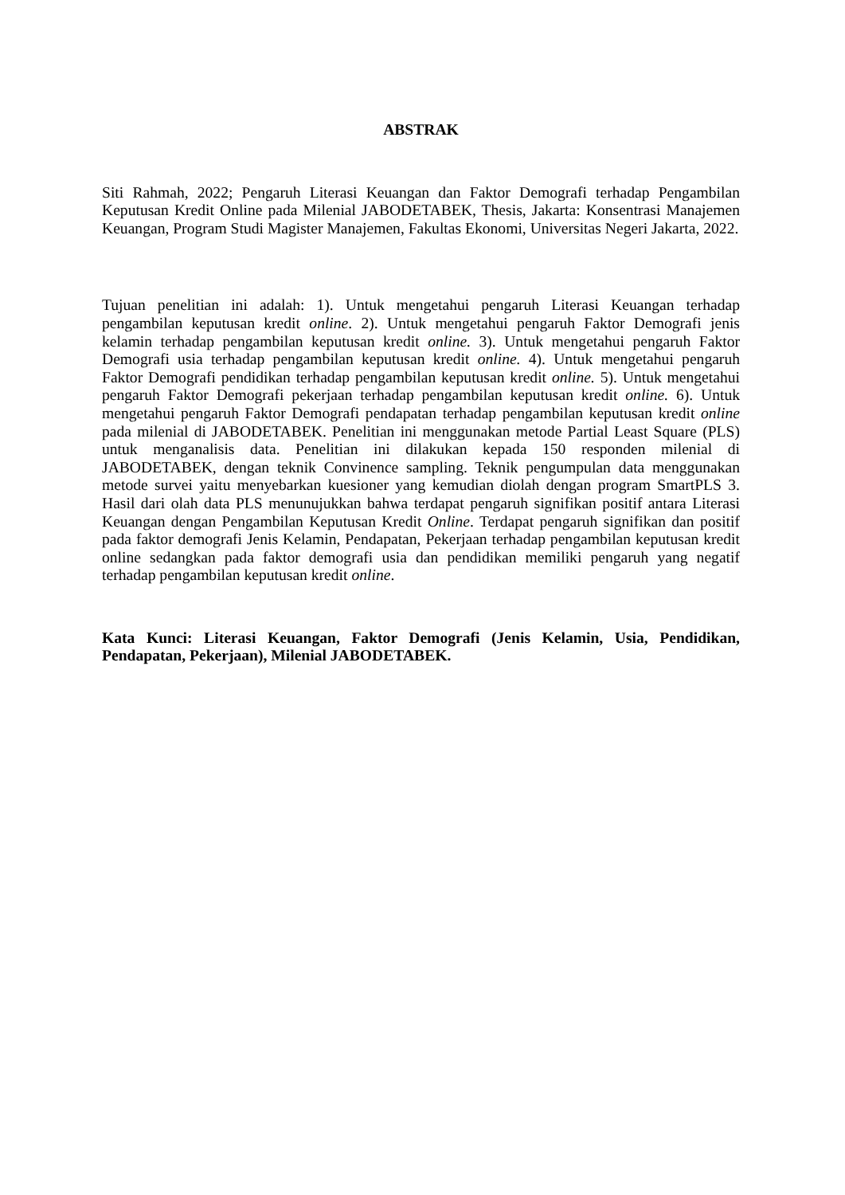ABSTRAK
Siti Rahmah, 2022; Pengaruh Literasi Keuangan dan Faktor Demografi terhadap Pengambilan Keputusan Kredit Online pada Milenial JABODETABEK, Thesis, Jakarta: Konsentrasi Manajemen Keuangan, Program Studi Magister Manajemen, Fakultas Ekonomi, Universitas Negeri Jakarta, 2022.
Tujuan penelitian ini adalah: 1). Untuk mengetahui pengaruh Literasi Keuangan terhadap pengambilan keputusan kredit online. 2). Untuk mengetahui pengaruh Faktor Demografi jenis kelamin terhadap pengambilan keputusan kredit online. 3). Untuk mengetahui pengaruh Faktor Demografi usia terhadap pengambilan keputusan kredit online. 4). Untuk mengetahui pengaruh Faktor Demografi pendidikan terhadap pengambilan keputusan kredit online. 5). Untuk mengetahui pengaruh Faktor Demografi pekerjaan terhadap pengambilan keputusan kredit online. 6). Untuk mengetahui pengaruh Faktor Demografi pendapatan terhadap pengambilan keputusan kredit online pada milenial di JABODETABEK. Penelitian ini menggunakan metode Partial Least Square (PLS) untuk menganalisis data. Penelitian ini dilakukan kepada 150 responden milenial di JABODETABEK, dengan teknik Convinence sampling. Teknik pengumpulan data menggunakan metode survei yaitu menyebarkan kuesioner yang kemudian diolah dengan program SmartPLS 3. Hasil dari olah data PLS menunujukkan bahwa terdapat pengaruh signifikan positif antara Literasi Keuangan dengan Pengambilan Keputusan Kredit Online. Terdapat pengaruh signifikan dan positif pada faktor demografi Jenis Kelamin, Pendapatan, Pekerjaan terhadap pengambilan keputusan kredit online sedangkan pada faktor demografi usia dan pendidikan memiliki pengaruh yang negatif terhadap pengambilan keputusan kredit online.
Kata Kunci: Literasi Keuangan, Faktor Demografi (Jenis Kelamin, Usia, Pendidikan, Pendapatan, Pekerjaan), Milenial JABODETABEK.